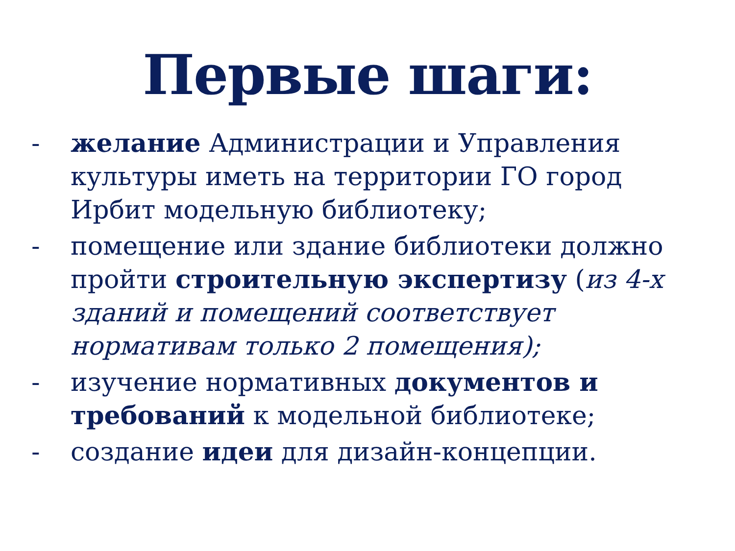Первые шаги:
- желание Администрации и Управления культуры иметь на территории ГО город Ирбит модельную библиотеку;
- помещение или здание библиотеки должно пройти строительную экспертизу (из 4-х зданий и помещений соответствует нормативам только 2 помещения);
- изучение нормативных документов и требований к модельной библиотеке;
- создание идеи для дизайн-концепции.